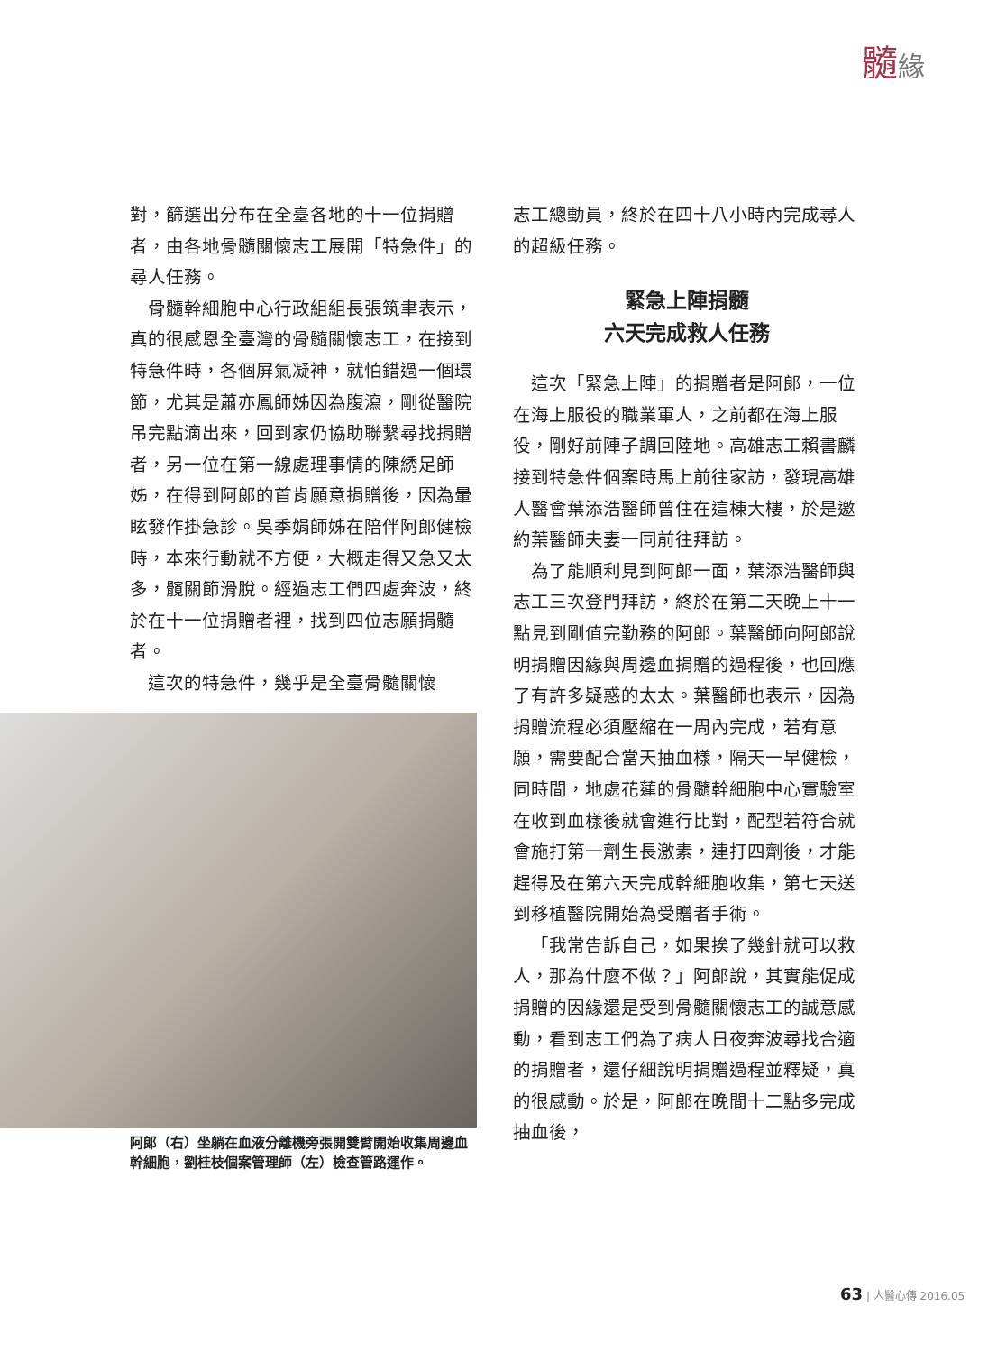髓緣
對，篩選出分布在全臺各地的十一位捐贈者，由各地骨髓關懷志工展開「特急件」的尋人任務。
骨髓幹細胞中心行政組組長張筑聿表示，真的很感恩全臺灣的骨髓關懷志工，在接到特急件時，各個屏氣凝神，就怕錯過一個環節，尤其是蕭亦鳳師姊因為腹瀉，剛從醫院吊完點滴出來，回到家仍協助聯繫尋找捐贈者，另一位在第一線處理事情的陳綉足師姊，在得到阿郎的首肯願意捐贈後，因為暈眩發作掛急診。吳季娟師姊在陪伴阿郎健檢時，本來行動就不方便，大概走得又急又太多，髖關節滑脫。經過志工們四處奔波，終於在十一位捐贈者裡，找到四位志願捐髓者。
這次的特急件，幾乎是全臺骨髓關懷
阿郎（右）坐躺在血液分離機旁張開雙臂開始收集周邊血幹細胞，劉桂枝個案管理師（左）檢查管路運作。
志工總動員，終於在四十八小時內完成尋人的超級任務。
緊急上陣捐髓
六天完成救人任務
這次「緊急上陣」的捐贈者是阿郎，一位在海上服役的職業軍人，之前都在海上服役，剛好前陣子調回陸地。高雄志工賴書麟接到特急件個案時馬上前往家訪，發現高雄人醫會葉添浩醫師曾住在這棟大樓，於是邀約葉醫師夫妻一同前往拜訪。
為了能順利見到阿郎一面，葉添浩醫師與志工三次登門拜訪，終於在第二天晚上十一點見到剛值完勤務的阿郎。葉醫師向阿郎說明捐贈因緣與周邊血捐贈的過程後，也回應了有許多疑惑的太太。葉醫師也表示，因為捐贈流程必須壓縮在一周內完成，若有意願，需要配合當天抽血樣，隔天一早健檢，同時間，地處花蓮的骨髓幹細胞中心實驗室在收到血樣後就會進行比對，配型若符合就會施打第一劑生長激素，連打四劑後，才能趕得及在第六天完成幹細胞收集，第七天送到移植醫院開始為受贈者手術。
「我常告訴自己，如果挨了幾針就可以救人，那為什麼不做？」阿郎說，其實能促成捐贈的因緣還是受到骨髓關懷志工的誠意感動，看到志工們為了病人日夜奔波尋找合適的捐贈者，還仔細說明捐贈過程並釋疑，真的很感動。於是，阿郎在晚間十二點多完成抽血後，
63 | 人醫心傳 2016.05